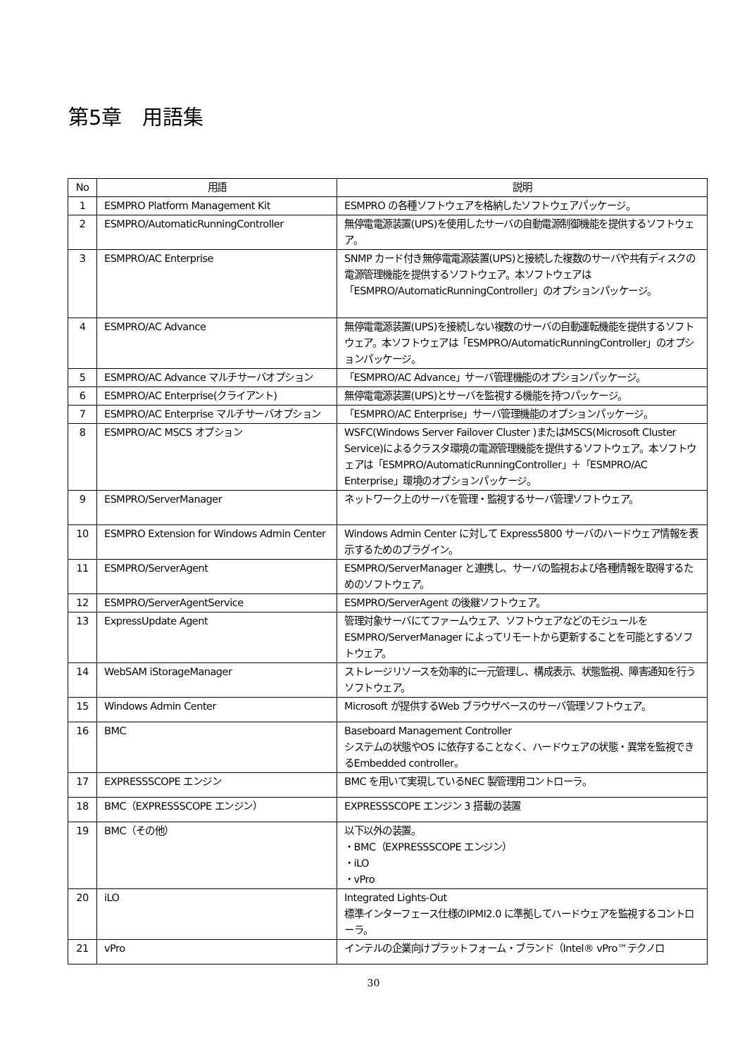第5章　用語集
| No | 用語 | 説明 |
| --- | --- | --- |
| 1 | ESMPRO Platform Management Kit | ESMPRO の各種ソフトウェアを格納したソフトウェアパッケージ。 |
| 2 | ESMPRO/AutomaticRunningController | 無停電電源装置(UPS)を使用したサーバの自動電源制御機能を提供するソフトウェア。 |
| 3 | ESMPRO/AC Enterprise | SNMP カード付き無停電電源装置(UPS)と接続した複数のサーバや共有ディスクの電源管理機能を提供するソフトウェア。本ソフトウェアは「ESMPRO/AutomaticRunningController」のオプションパッケージ。 |
| 4 | ESMPRO/AC Advance | 無停電電源装置(UPS)を接続しない複数のサーバの自動運転機能を提供するソフトウェア。本ソフトウェアは「ESMPRO/AutomaticRunningController」のオプションパッケージ。 |
| 5 | ESMPRO/AC Advance マルチサーバオプション | 「ESMPRO/AC Advance」サーバ管理機能のオプションパッケージ。 |
| 6 | ESMPRO/AC Enterprise(クライアント) | 無停電電源装置(UPS)とサーバを監視する機能を持つパッケージ。 |
| 7 | ESMPRO/AC Enterprise マルチサーバオプション | 「ESMPRO/AC Enterprise」サーバ管理機能のオプションパッケージ。 |
| 8 | ESMPRO/AC MSCS オプション | WSFC(Windows Server Failover Cluster )またはMSCS(Microsoft Cluster Service)によるクラスタ環境の電源管理機能を提供するソフトウェア。本ソフトウェアは「ESMPRO/AutomaticRunningController」＋「ESMPRO/AC Enterprise」環境のオプションパッケージ。 |
| 9 | ESMPRO/ServerManager | ネットワーク上のサーバを管理・監視するサーバ管理ソフトウェア。 |
| 10 | ESMPRO Extension for Windows Admin Center | Windows Admin Center に対して Express5800 サーバのハードウェア情報を表示するためのプラグイン。 |
| 11 | ESMPRO/ServerAgent | ESMPRO/ServerManager と連携し、サーバの監視および各種情報を取得するためのソフトウェア。 |
| 12 | ESMPRO/ServerAgentService | ESMPRO/ServerAgent の後継ソフトウェア。 |
| 13 | ExpressUpdate Agent | 管理対象サーバにてファームウェア、ソフトウェアなどのモジュールをESMPRO/ServerManager によってリモートから更新することを可能とするソフトウェア。 |
| 14 | WebSAM iStorageManager | ストレージリソースを効率的に一元管理し、構成表示、状態監視、障害通知を行うソフトウェア。 |
| 15 | Windows Admin Center | Microsoft が提供するWeb ブラウザベースのサーバ管理ソフトウェア。 |
| 16 | BMC | Baseboard Management Controller システムの状態やOS に依存することなく、ハードウェアの状態・異常を監視できるEmbedded controller。 |
| 17 | EXPRESSSCOPE エンジン | BMC を用いて実現しているNEC 製管理用コントローラ。 |
| 18 | BMC（EXPRESSSCOPE エンジン） | EXPRESSSCOPE エンジン 3 搭載の装置 |
| 19 | BMC（その他） | 以下以外の装置。 ・BMC（EXPRESSSCOPE エンジン） ・iLO ・vPro |
| 20 | iLO | Integrated Lights-Out 標準インターフェース仕様のIPMI2.0 に準拠してハードウェアを監視するコントローラ。 |
| 21 | vPro | インテルの企業向けプラットフォーム・ブランド（Intel® vPro™テクノロ |
30